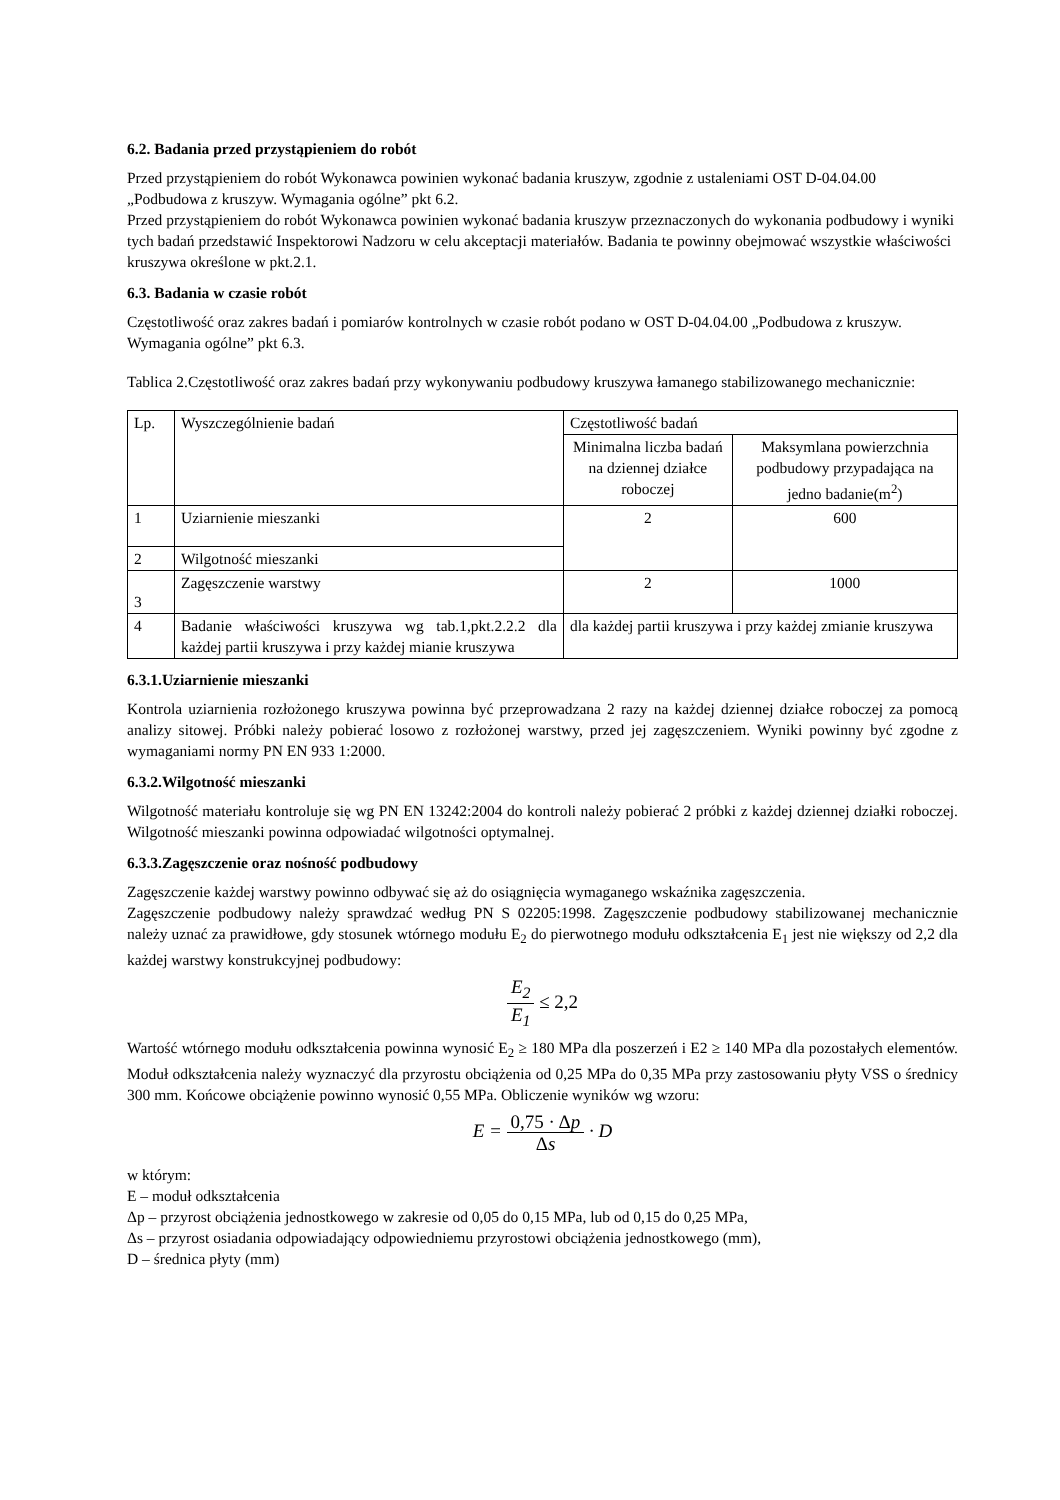6.2. Badania przed przystąpieniem do robót
Przed przystąpieniem do robót Wykonawca powinien wykonać badania kruszyw, zgodnie z ustaleniami OST D-04.04.00 „Podbudowa z kruszyw. Wymagania ogólne” pkt 6.2.
Przed przystąpieniem do robót Wykonawca powinien wykonać badania kruszyw przeznaczonych do wykonania podbudowy i wyniki tych badań przedstawić Inspektorowi Nadzoru w celu akceptacji materiałów. Badania te powinny obejmować wszystkie właściwości kruszywa określone w pkt.2.1.
6.3. Badania w czasie robót
Częstotliwość oraz zakres badań i pomiarów kontrolnych w czasie robót podano w OST D-04.04.00 „Podbudowa z kruszyw. Wymagania ogólne” pkt 6.3.
Tablica 2.Częstotliwość oraz zakres badań przy wykonywaniu podbudowy kruszywa łamanego stabilizowanego mechanicznie:
| Lp. | Wyszczególnienie badań | Częstotliwość badań | |
| | | Minimalna liczba badań na dziennej działce roboczej | Maksymlana powierzchnia podbudowy przypadająca na jedno badanie(m<sup>2</sup>) |
| 1 | Uziarnienie mieszanki | 2 | 600 |
| 2 | Wilgotność mieszanki | | |
| 3 | Zagęszczenie warstwy | 2 | 1000 |
| 4 | Badanie właściwości kruszywa wg tab.1,pkt.2.2.2 dla każdej partii kruszywa i przy każdej mianie kruszywa | dla każdej partii kruszywa i przy każdej zmianie kruszywa | |
6.3.1.Uziarnienie mieszanki
Kontrola uziarnienia rozłożonego kruszywa powinna być przeprowadzana 2 razy na każdej dziennej działce roboczej za pomocą analizy sitowej. Próbki należy pobierać losowo z rozłożonej warstwy, przed jej zagęszczeniem. Wyniki powinny być zgodne z wymaganiami normy PN EN 933 1:2000.
6.3.2.Wilgotność mieszanki
Wilgotność materiału kontroluje się wg PN EN 13242:2004 do kontroli należy pobierać 2 próbki z każdej dziennej działki roboczej. Wilgotność mieszanki powinna odpowiadać wilgotności optymalnej.
6.3.3.Zagęszczenie oraz nośność podbudowy
Zagęszczenie każdej warstwy powinno odbywać się aż do osiągnięcia wymaganego wskaźnika zagęszczenia.
Zagęszczenie podbudowy należy sprawdzać według PN S 02205:1998. Zagęszczenie podbudowy stabilizowanej mechanicznie należy uznać za prawidłowe, gdy stosunek wtórnego modułu E<sub>2</sub> do pierwotnego modułu odkształcenia E<sub>1</sub> jest nie większy od 2,2 dla każdej warstwy konstrukcyjnej podbudowy:
E<sub>2</sub> E<sub>1</sub> ≤ 2,2
Wartość wtórnego modułu odkształcenia powinna wynosić E<sub>2</sub> ≥ 180 MPa dla poszerzeń i E2 ≥ 140 MPa dla pozostałych elementów. Moduł odkształcenia należy wyznaczyć dla przyrostu obciążenia od 0,25 MPa do 0,35 MPa przy zastosowaniu płyty VSS o średnicy 300 mm. Końcowe obciążenie powinno wynosić 0,55 MPa. Obliczenie wyników wg wzoru:
E = 0,75 · Δp Δs · D
w którym:
E – moduł odkształcenia
Δp – przyrost obciążenia jednostkowego w zakresie od 0,05 do 0,15 MPa, lub od 0,15 do 0,25 MPa,
Δs – przyrost osiadania odpowiadający odpowiedniemu przyrostowi obciążenia jednostkowego (mm),
D – średnica płyty (mm)